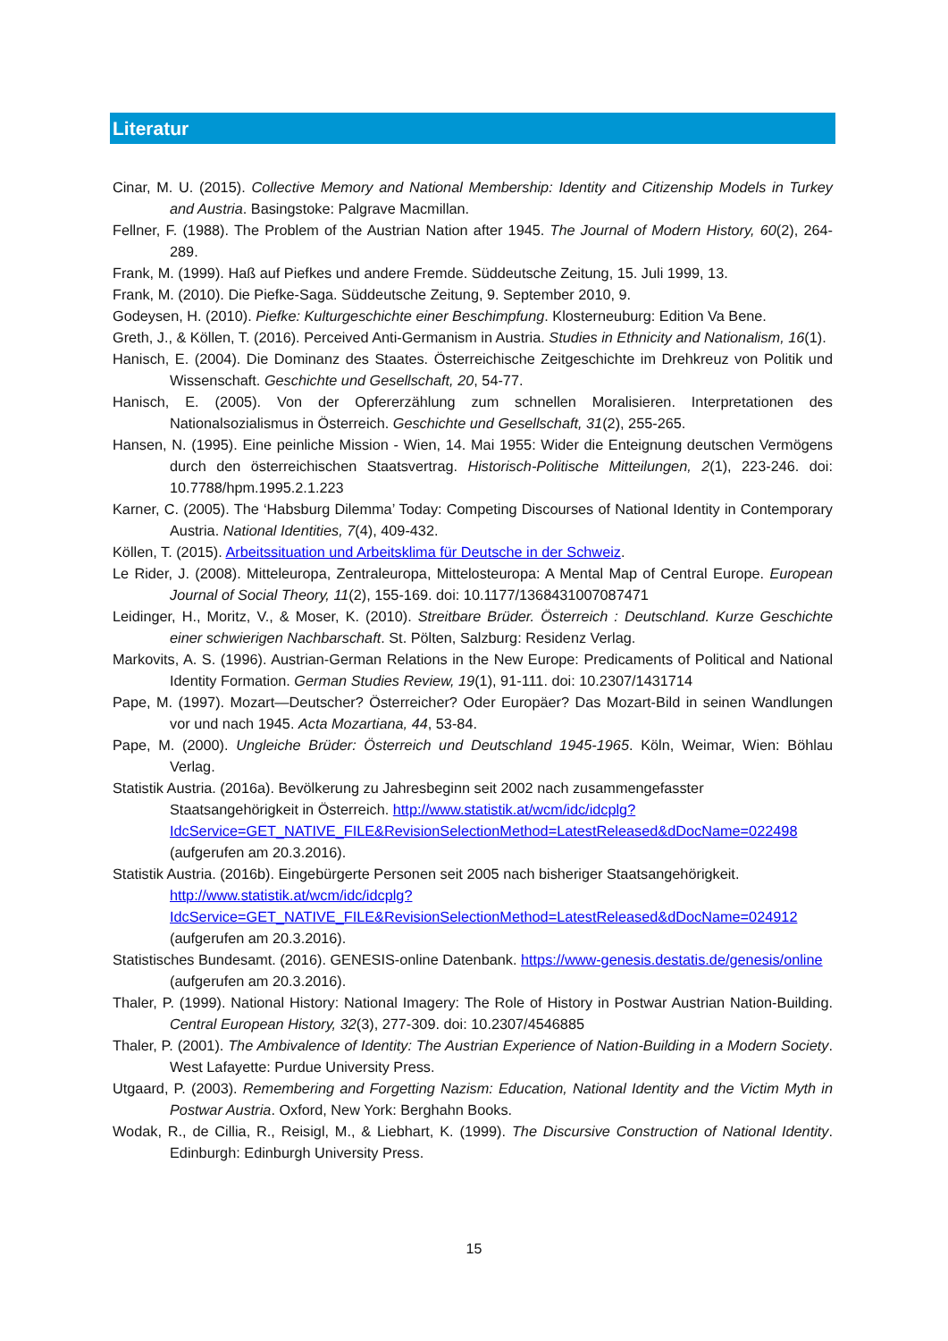Literatur
Cinar, M. U. (2015). Collective Memory and National Membership: Identity and Citizenship Models in Turkey and Austria. Basingstoke: Palgrave Macmillan.
Fellner, F. (1988). The Problem of the Austrian Nation after 1945. The Journal of Modern History, 60(2), 264-289.
Frank, M. (1999). Haß auf Piefkes und andere Fremde. Süddeutsche Zeitung, 15. Juli 1999, 13.
Frank, M. (2010). Die Piefke-Saga. Süddeutsche Zeitung, 9. September 2010, 9.
Godeysen, H. (2010). Piefke: Kulturgeschichte einer Beschimpfung. Klosterneuburg: Edition Va Bene.
Greth, J., & Köllen, T. (2016). Perceived Anti-Germanism in Austria. Studies in Ethnicity and Nationalism, 16(1).
Hanisch, E. (2004). Die Dominanz des Staates. Österreichische Zeitgeschichte im Drehkreuz von Politik und Wissenschaft. Geschichte und Gesellschaft, 20, 54-77.
Hanisch, E. (2005). Von der Opfererzählung zum schnellen Moralisieren. Interpretationen des Nationalsozialismus in Österreich. Geschichte und Gesellschaft, 31(2), 255-265.
Hansen, N. (1995). Eine peinliche Mission - Wien, 14. Mai 1955: Wider die Enteignung deutschen Vermögens durch den österreichischen Staatsvertrag. Historisch-Politische Mitteilungen, 2(1), 223-246. doi: 10.7788/hpm.1995.2.1.223
Karner, C. (2005). The ‘Habsburg Dilemma’ Today: Competing Discourses of National Identity in Contemporary Austria. National Identities, 7(4), 409-432.
Köllen, T. (2015). Arbeitssituation und Arbeitsklima für Deutsche in der Schweiz.
Le Rider, J. (2008). Mitteleuropa, Zentraleuropa, Mittelosteuropa: A Mental Map of Central Europe. European Journal of Social Theory, 11(2), 155-169. doi: 10.1177/1368431007087471
Leidinger, H., Moritz, V., & Moser, K. (2010). Streitbare Brüder. Österreich : Deutschland. Kurze Geschichte einer schwierigen Nachbarschaft. St. Pölten, Salzburg: Residenz Verlag.
Markovits, A. S. (1996). Austrian-German Relations in the New Europe: Predicaments of Political and National Identity Formation. German Studies Review, 19(1), 91-111. doi: 10.2307/1431714
Pape, M. (1997). Mozart—Deutscher? Österreicher? Oder Europäer? Das Mozart-Bild in seinen Wandlungen vor und nach 1945. Acta Mozartiana, 44, 53-84.
Pape, M. (2000). Ungleiche Brüder: Österreich und Deutschland 1945-1965. Köln, Weimar, Wien: Böhlau Verlag.
Statistik Austria. (2016a). Bevölkerung zu Jahresbeginn seit 2002 nach zusammengefasster Staatsangehörigkeit in Österreich. http://www.statistik.at/wcm/idc/idcplg?IdcService=GET_NATIVE_FILE&RevisionSelectionMethod=LatestReleased&dDocName=022498 (aufgerufen am 20.3.2016).
Statistik Austria. (2016b). Eingebürgerte Personen seit 2005 nach bisheriger Staatsangehörigkeit. http://www.statistik.at/wcm/idc/idcplg?IdcService=GET_NATIVE_FILE&RevisionSelectionMethod=LatestReleased&dDocName=024912 (aufgerufen am 20.3.2016).
Statistisches Bundesamt. (2016). GENESIS-online Datenbank. https://www-genesis.destatis.de/genesis/online (aufgerufen am 20.3.2016).
Thaler, P. (1999). National History: National Imagery: The Role of History in Postwar Austrian Nation-Building. Central European History, 32(3), 277-309. doi: 10.2307/4546885
Thaler, P. (2001). The Ambivalence of Identity: The Austrian Experience of Nation-Building in a Modern Society. West Lafayette: Purdue University Press.
Utgaard, P. (2003). Remembering and Forgetting Nazism: Education, National Identity and the Victim Myth in Postwar Austria. Oxford, New York: Berghahn Books.
Wodak, R., de Cillia, R., Reisigl, M., & Liebhart, K. (1999). The Discursive Construction of National Identity. Edinburgh: Edinburgh University Press.
15